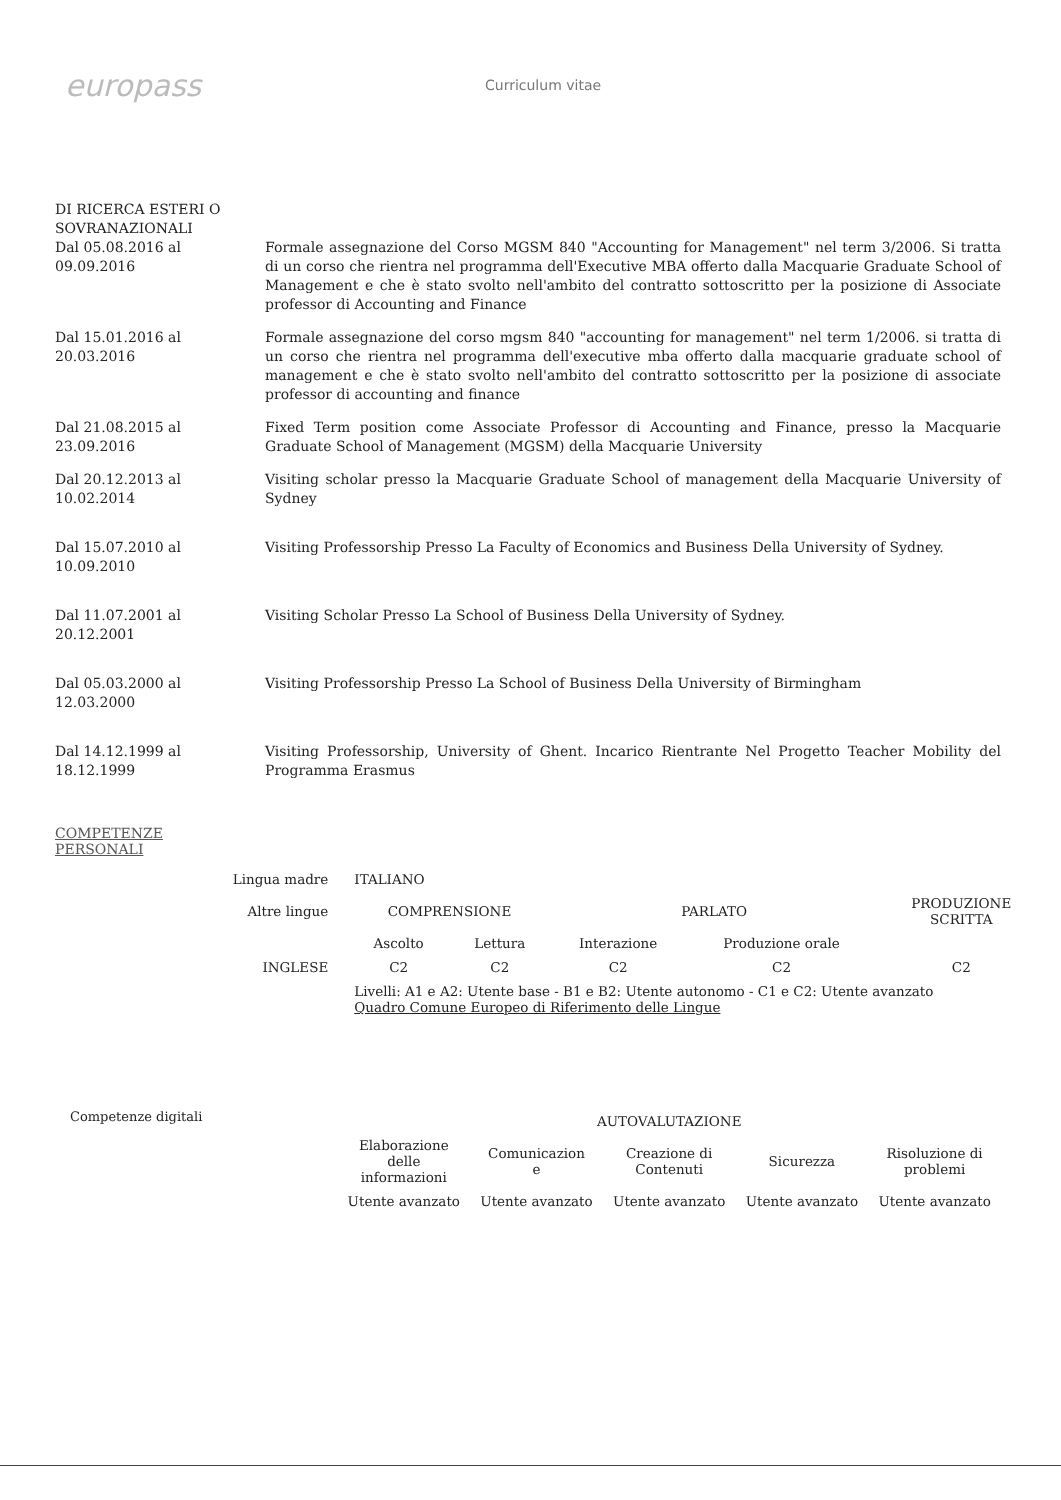europass
Curriculum vitae
DI RICERCA ESTERI O
SOVRANAZIONALI
Dal 05.08.2016 al 09.09.2016
Formale assegnazione del Corso MGSM 840 "Accounting for Management" nel term 3/2006. Si tratta di un corso che rientra nel programma dell'Executive MBA offerto dalla Macquarie Graduate School of Management e che è stato svolto nell'ambito del contratto sottoscritto per la posizione di Associate professor di Accounting and Finance
Dal 15.01.2016 al 20.03.2016
Formale assegnazione del corso mgsm 840 "accounting for management" nel term 1/2006. si tratta di un corso che rientra nel programma dell'executive mba offerto dalla macquarie graduate school of management e che è stato svolto nell'ambito del contratto sottoscritto per la posizione di associate professor di accounting and finance
Dal 21.08.2015 al 23.09.2016
Fixed Term position come Associate Professor di Accounting and Finance, presso la Macquarie Graduate School of Management (MGSM) della Macquarie University
Dal 20.12.2013 al 10.02.2014
Visiting scholar presso la Macquarie Graduate School of management della Macquarie University of Sydney
Dal 15.07.2010 al 10.09.2010
Visiting Professorship Presso La Faculty of Economics and Business Della University of Sydney.
Dal 11.07.2001 al 20.12.2001
Visiting Scholar Presso La School of Business Della University of Sydney.
Dal 05.03.2000 al 12.03.2000
Visiting Professorship Presso La School of Business Della University of Birmingham
Dal 14.12.1999 al 18.12.1999
Visiting Professorship, University of Ghent. Incarico Rientrante Nel Progetto Teacher Mobility del Programma Erasmus
COMPETENZE
PERSONALI
| Lingua madre | ITALIANO | | | | |
| Altre lingue | COMPRENSIONE | | PARLATO | | PRODUZIONE SCRITTA |
| | Ascolto | Lettura | Interazione | Produzione orale | |
| INGLESE | C2 | C2 | C2 | C2 | C2 |
| | Livelli: A1 e A2: Utente base - B1 e B2: Utente autonomo - C1 e C2: Utente avanzato Quadro Comune Europeo di Riferimento delle Lingue | | | | |
Competenze digitali
| AUTOVALUTAZIONE | | | | |
| Elaborazione delle informazioni | Comunicazion e | Creazione di Contenuti | Sicurezza | Risoluzione di problemi |
| Utente avanzato | Utente avanzato | Utente avanzato | Utente avanzato | Utente avanzato |